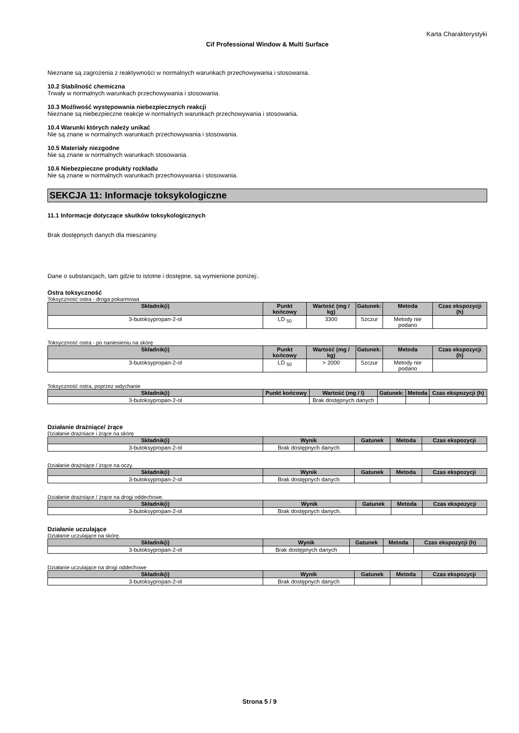Karta Charakterystyki
Cif Professional Window & Multi Surface
Nieznane są zagrożenia z reaktywności w normalnych warunkach przechowywania i stosowania.
10.2 Stabilność chemiczna
Trwały w normalnych warunkach przechowywania i stosowania.
10.3 Możliwość występowania niebezpiecznych reakcji
Nieznane są niebezpieczne reakcje w normalnych warunkach przechowywania i stosowania.
10.4 Warunki których należy unikać
Nie są znane w normalnych warunkach przechowywania i stosowania.
10.5 Materiały niezgodne
Nie są znane w normalnych warunkach stosowania.
10.6 Niebezpieczne produkty rozkładu
Nie są znane w normalnych warunkach przechowywania i stosowania.
SEKCJA 11: Informacje toksykologiczne
11.1 Informacje dotyczące skutków toksykologicznych
Brak dostępnych danych dla mieszaniny.
Dane o substancjach, tam gdzie to istotne i dostępne, są wymienione poniżej:.
Ostra toksyczność
Toksyczność ostra - droga pokarmowa
| Składnik(i) | Punkt końcowy | Wartość (mg / kg) | Gatunek: | Metoda | Czas ekspozycji (h) |
| --- | --- | --- | --- | --- | --- |
| 3-butoksypropan-2-ol | LD <sub>50</sub> | 3300 | Szczur | Metody nie podano | |
Toksyczność ostra - po naniesieniu na skórę
| Składnik(i) | Punkt końcowy | Wartość (mg / kg) | Gatunek: | Metoda | Czas ekspozycji (h) |
| --- | --- | --- | --- | --- | --- |
| 3-butoksypropan-2-ol | LD <sub>50</sub> | > 2000 | Szczur | Metody nie podano | |
Toksyczność ostra, poprzez wdychanie
| Składnik(i) | Punkt końcowy | Wartość (mg / l) | Gatunek: | Metoda | Czas ekspozycji (h) |
| --- | --- | --- | --- | --- | --- |
| 3-butoksypropan-2-ol | | Brak dostępnych danych | | | |
Działanie drażniące/ żrące
Działanie drażniace i żrące na skórę
| Składnik(i) | Wynik | Gatunek | Metoda | Czas ekspozycji |
| --- | --- | --- | --- | --- |
| 3-butoksypropan-2-ol | Brak dostępnych danych | | | |
Działanie drażniące / żrące na oczy.
| Składnik(i) | Wynik | Gatunek | Metoda | Czas ekspozycji |
| --- | --- | --- | --- | --- |
| 3-butoksypropan-2-ol | Brak dostępnych danych | | | |
Działanie drażniące / żrące na drogi oddechowe.
| Składnik(i) | Wynik | Gatunek | Metoda | Czas ekspozycji |
| --- | --- | --- | --- | --- |
| 3-butoksypropan-2-ol | Brak dostępnych danych. | | | |
Działanie uczulające
Działanie uczulające na skórę.
| Składnik(i) | Wynik | Gatunek | Metoda | Czas ekspozycji (h) |
| --- | --- | --- | --- | --- |
| 3-butoksypropan-2-ol | Brak dostępnych danych | | | |
Działanie uczulające na drogi oddechowe
| Składnik(i) | Wynik | Gatunek | Metoda | Czas ekspozycji |
| --- | --- | --- | --- | --- |
| 3-butoksypropan-2-ol | Brak dostępnych danych | | | |
Strona 5 / 9